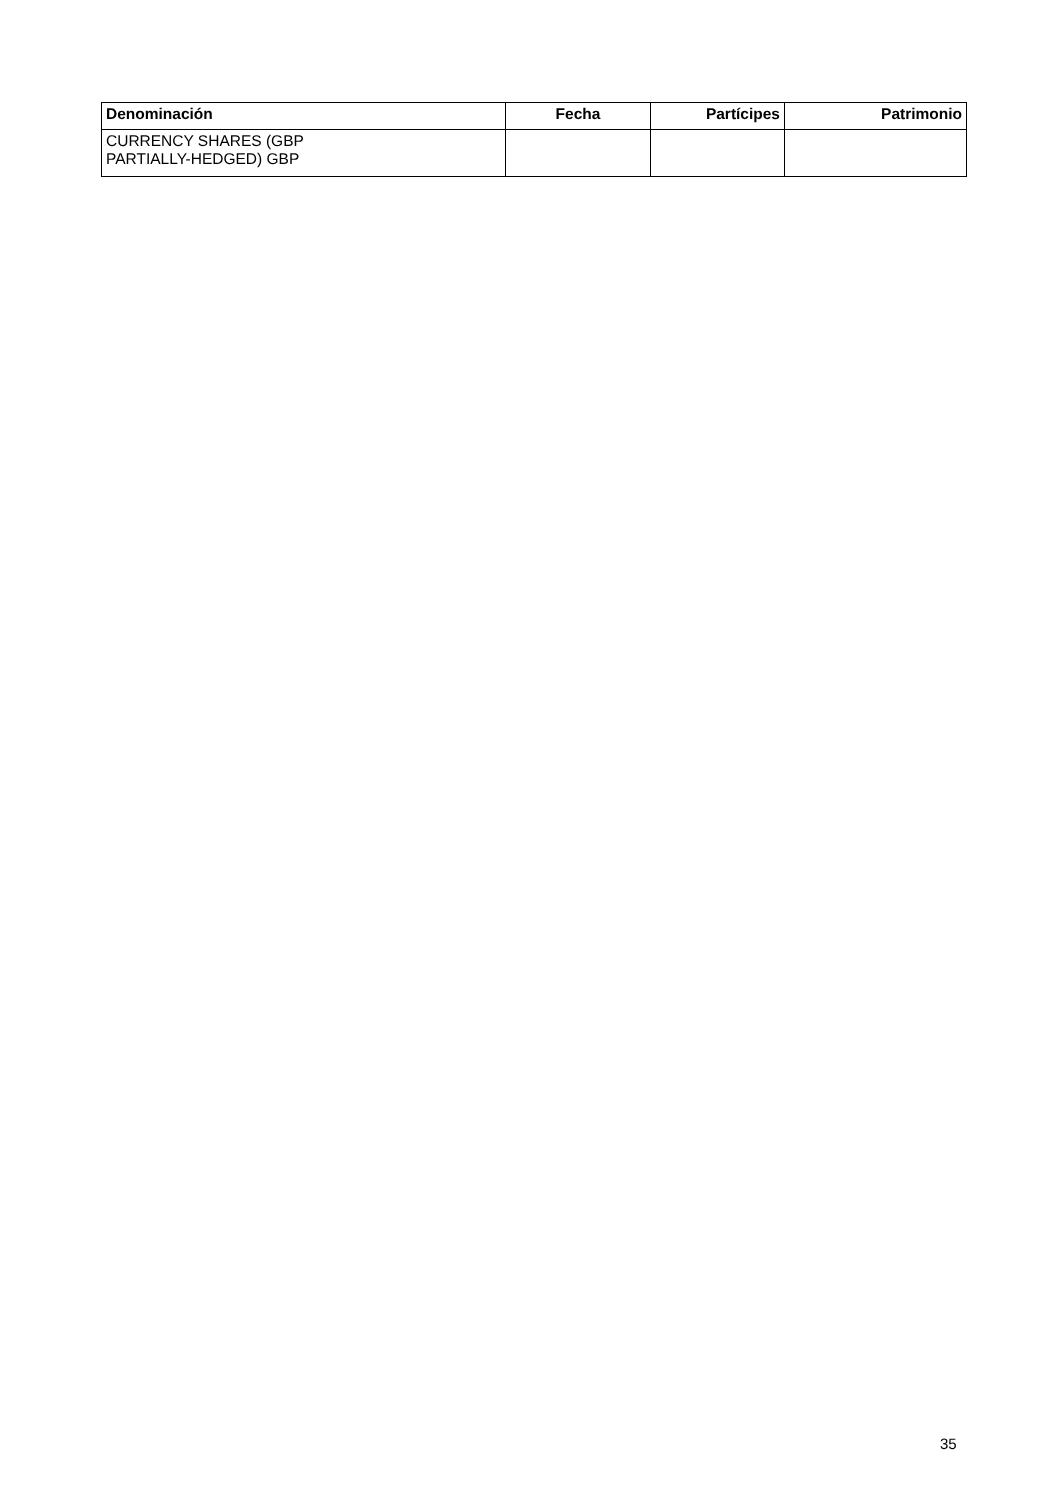| Denominación | Fecha | Partícipes | Patrimonio |
| --- | --- | --- | --- |
| CURRENCY SHARES (GBP PARTIALLY-HEDGED) GBP | | | |
35